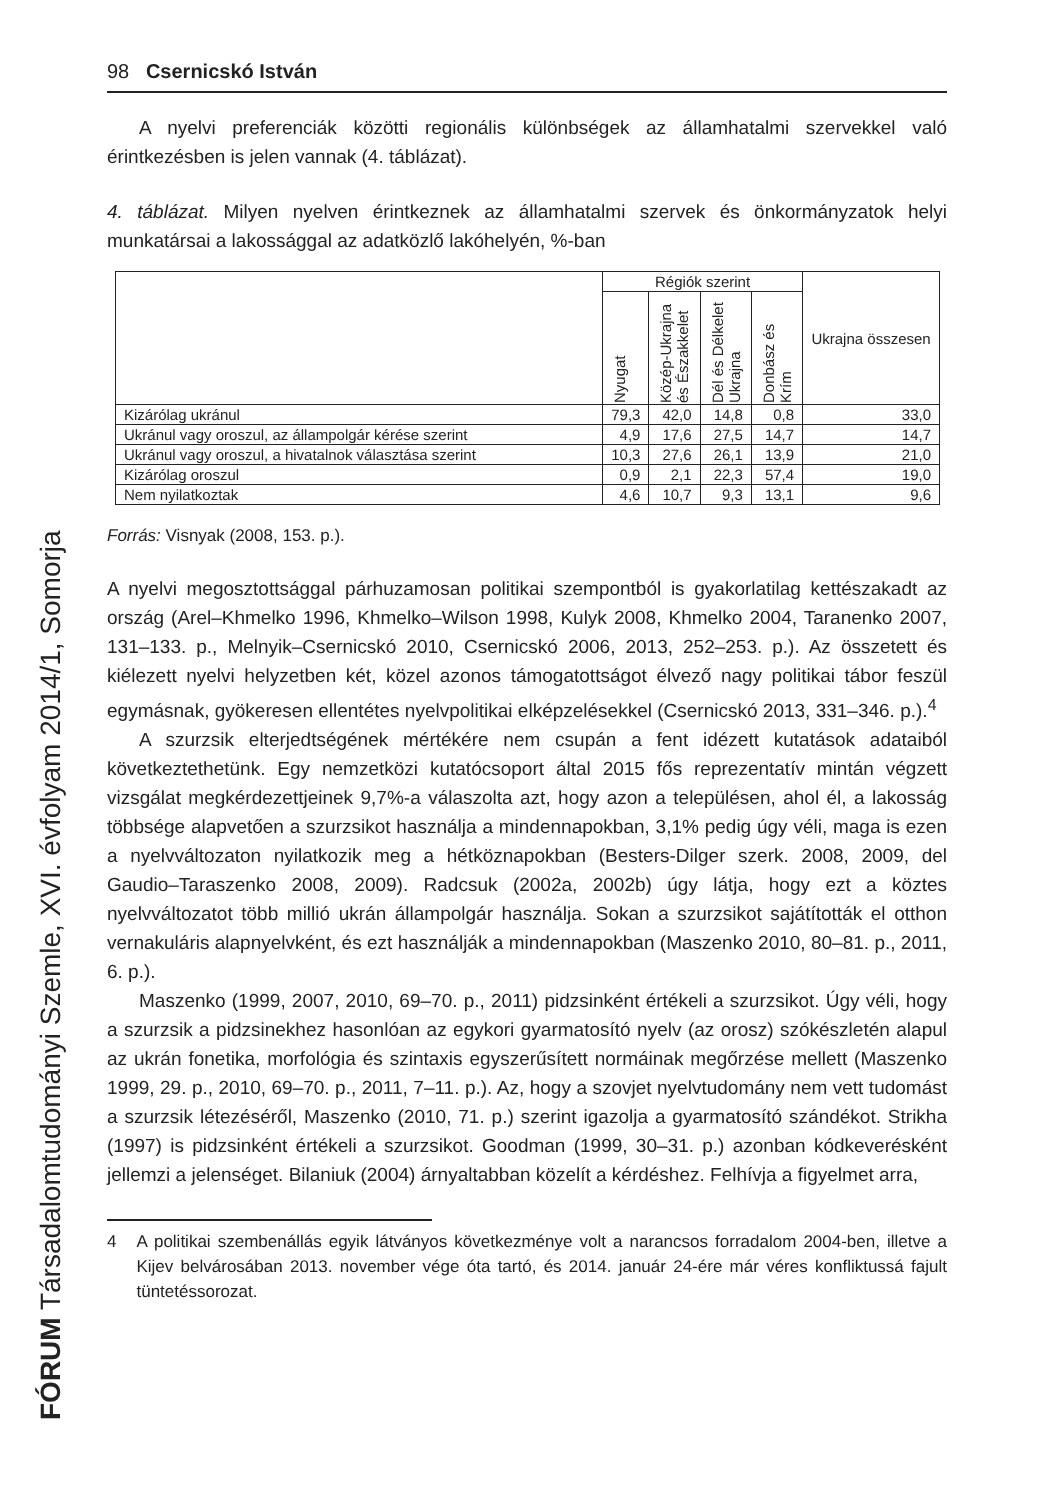98 Csernicskó István
A nyelvi preferenciák közötti regionális különbségek az államhatalmi szervekkel való érintkezésben is jelen vannak (4. táblázat).
4. táblázat. Milyen nyelven érintkeznek az államhatalmi szervek és önkormányzatok helyi munkatársai a lakossággal az adatközlő lakóhelyén, %-ban
| | Régiók szerint | | | | Ukrajna összesen |
| --- | --- | --- | --- | --- | --- |
| | Nyugat | Közép-Ukrajna és Északkelet | Dél és Délkelet Ukrajna | Donbász és Krím | |
| Kizárólag ukránul | 79,3 | 42,0 | 14,8 | 0,8 | 33,0 |
| Ukránul vagy oroszul, az állampolgár kérése szerint | 4,9 | 17,6 | 27,5 | 14,7 | 14,7 |
| Ukránul vagy oroszul, a hivatalnok választása szerint | 10,3 | 27,6 | 26,1 | 13,9 | 21,0 |
| Kizárólag oroszul | 0,9 | 2,1 | 22,3 | 57,4 | 19,0 |
| Nem nyilatkoztak | 4,6 | 10,7 | 9,3 | 13,1 | 9,6 |
Forrás: Visnyak (2008, 153. p.).
A nyelvi megosztottsággal párhuzamosan politikai szempontból is gyakorlatilag kettészakadt az ország (Arel–Khmelko 1996, Khmelko–Wilson 1998, Kulyk 2008, Khmelko 2004, Taranenko 2007, 131–133. p., Melnyik–Csernicskó 2010, Csernicskó 2006, 2013, 252–253. p.). Az összetett és kiélezett nyelvi helyzetben két, közel azonos támogatottságot élvező nagy politikai tábor feszül egymásnak, gyökeresen ellentétes nyelvpolitikai elképzelésekkel (Csernicskó 2013, 331–346. p.).<sup>4</sup>
A szurzsik elterjedtségének mértékére nem csupán a fent idézett kutatások adataiból következtethetünk. Egy nemzetközi kutatócsoport által 2015 fős reprezentatív mintán végzett vizsgálat megkérdezettjeinek 9,7%-a válaszolta azt, hogy azon a településen, ahol él, a lakosság többsége alapvetően a szurzsikot használja a mindennapokban, 3,1% pedig úgy véli, maga is ezen a nyelvváltozaton nyilatkozik meg a hétköznapokban (Besters-Dilger szerk. 2008, 2009, del Gaudio–Taraszenko 2008, 2009). Radcsuk (2002a, 2002b) úgy látja, hogy ezt a köztes nyelvváltozatot több millió ukrán állampolgár használja. Sokan a szurzsikot sajátították el otthon vernakuláris alapnyelvként, és ezt használják a mindennapokban (Maszenko 2010, 80–81. p., 2011, 6. p.).
Maszenko (1999, 2007, 2010, 69–70. p., 2011) pidzsinként értékeli a szurzsikot. Úgy véli, hogy a szurzsik a pidzsinekhez hasonlóan az egykori gyarmatosító nyelv (az orosz) szókészletén alapul az ukrán fonetika, morfológia és szintaxis egyszerűsített normáinak megőrzése mellett (Maszenko 1999, 29. p., 2010, 69–70. p., 2011, 7–11. p.). Az, hogy a szovjet nyelvtudomány nem vett tudomást a szurzsik létezéséről, Maszenko (2010, 71. p.) szerint igazolja a gyarmatosító szándékot. Strikha (1997) is pidzsinként értékeli a szurzsikot. Goodman (1999, 30–31. p.) azonban kódkeverésként jellemzi a jelenséget. Bilaniuk (2004) árnyaltabban közelít a kérdéshez. Felhívja a figyelmet arra,
4 A politikai szembenállás egyik látványos következménye volt a narancsos forradalom 2004-ben, illetve a Kijev belvárosában 2013. november vége óta tartó, és 2014. január 24-ére már véres konfliktussá fajult tüntetéssorozat.
FÓRUM Társadalomtudományi Szemle, XVI. évfolyam 2014/1, Somorja